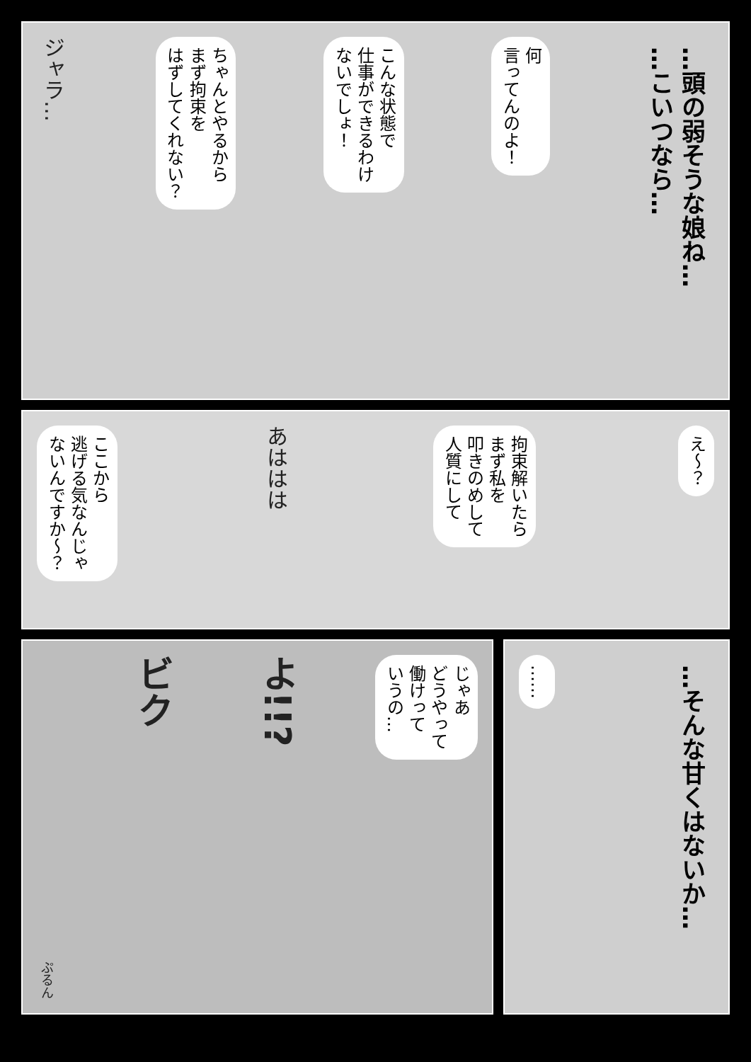…頭の弱そうな娘ね…
…こいつなら…
何
言ってんのよ！
こんな状態で
仕事ができるわけ
ないでしょ！
ちゃんとやるから
まず拘束を
はずしてくれない？
ジャラ…
え〜？
拘束解いたら
まず私を
叩きのめして
人質にして
あははは
ここから
逃げる気なんじゃ
ないんですか〜？
…そんな甘くはないか…
……
じゃあ
どうやって
働けって
いうの…
よ!!?
ビク
ぷるん